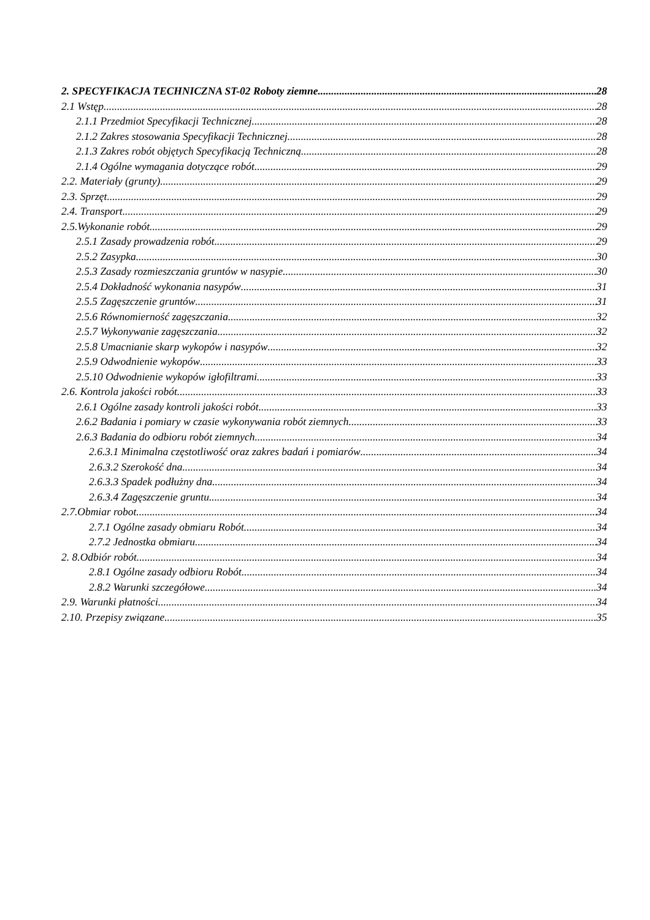2. SPECYFIKACJA TECHNICZNA ST-02 Roboty ziemne 28
2.1 Wstęp 28
2.1.1 Przedmiot Specyfikacji Technicznej 28
2.1.2 Zakres stosowania Specyfikacji Technicznej 28
2.1.3 Zakres robót objętych Specyfikacją Techniczną 28
2.1.4 Ogólne wymagania dotyczące robót 29
2.2. Materiały (grunty) 29
2.3. Sprzęt 29
2.4. Transport 29
2.5.Wykonanie robót 29
2.5.1 Zasady prowadzenia robót 29
2.5.2 Zasypka 30
2.5.3 Zasady rozmieszczania gruntów w nasypie 30
2.5.4 Dokładność wykonania nasypów 31
2.5.5 Zagęszczenie gruntów 31
2.5.6 Równomierność zagęszczania 32
2.5.7 Wykonywanie zagęszczania 32
2.5.8 Umacnianie skarp wykopów i nasypów 32
2.5.9 Odwodnienie wykopów 33
2.5.10 Odwodnienie wykopów igłofiltrami 33
2.6. Kontrola jakości robót 33
2.6.1 Ogólne zasady kontroli jakości robót 33
2.6.2 Badania i pomiary w czasie wykonywania robót ziemnych 33
2.6.3 Badania do odbioru robót ziemnych 34
2.6.3.1 Minimalna częstotliwość oraz zakres badań i pomiarów 34
2.6.3.2 Szerokość dna 34
2.6.3.3 Spadek podłużny dna 34
2.6.3.4 Zagęszczenie gruntu 34
2.7.Obmiar robot 34
2.7.1 Ogólne zasady obmiaru Robót 34
2.7.2 Jednostka obmiaru 34
2. 8.Odbiór robót 34
2.8.1 Ogólne zasady odbioru Robót 34
2.8.2 Warunki szczegółowe 34
2.9. Warunki płatności 34
2.10. Przepisy związane 35